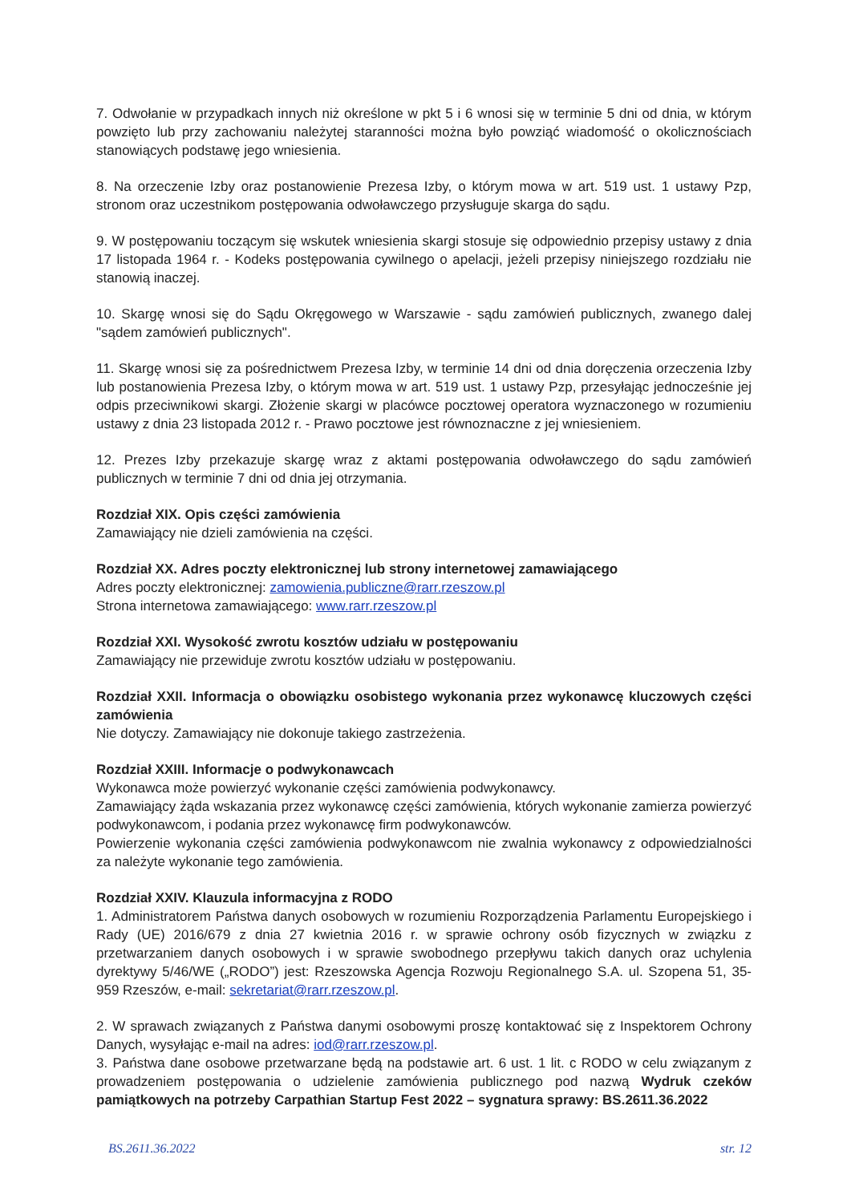7. Odwołanie w przypadkach innych niż określone w pkt 5 i 6 wnosi się w terminie 5 dni od dnia, w którym powzięto lub przy zachowaniu należytej staranności można było powziąć wiadomość o okolicznościach stanowiących podstawę jego wniesienia.
8. Na orzeczenie Izby oraz postanowienie Prezesa Izby, o którym mowa w art. 519 ust. 1 ustawy Pzp, stronom oraz uczestnikom postępowania odwoławczego przysługuje skarga do sądu.
9. W postępowaniu toczącym się wskutek wniesienia skargi stosuje się odpowiednio przepisy ustawy z dnia 17 listopada 1964 r. - Kodeks postępowania cywilnego o apelacji, jeżeli przepisy niniejszego rozdziału nie stanowią inaczej.
10. Skargę wnosi się do Sądu Okręgowego w Warszawie - sądu zamówień publicznych, zwanego dalej "sądem zamówień publicznych".
11. Skargę wnosi się za pośrednictwem Prezesa Izby, w terminie 14 dni od dnia doręczenia orzeczenia Izby lub postanowienia Prezesa Izby, o którym mowa w art. 519 ust. 1 ustawy Pzp, przesyłając jednocześnie jej odpis przeciwnikowi skargi. Złożenie skargi w placówce pocztowej operatora wyznaczonego w rozumieniu ustawy z dnia 23 listopada 2012 r. - Prawo pocztowe jest równoznaczne z jej wniesieniem.
12. Prezes Izby przekazuje skargę wraz z aktami postępowania odwoławczego do sądu zamówień publicznych w terminie 7 dni od dnia jej otrzymania.
Rozdział XIX. Opis części zamówienia
Zamawiający nie dzieli zamówienia na części.
Rozdział XX. Adres poczty elektronicznej lub strony internetowej zamawiającego
Adres poczty elektronicznej: zamowienia.publiczne@rarr.rzeszow.pl
Strona internetowa zamawiającego: www.rarr.rzeszow.pl
Rozdział XXI. Wysokość zwrotu kosztów udziału w postępowaniu
Zamawiający nie przewiduje zwrotu kosztów udziału w postępowaniu.
Rozdział XXII. Informacja o obowiązku osobistego wykonania przez wykonawcę kluczowych części zamówienia
Nie dotyczy. Zamawiający nie dokonuje takiego zastrzeżenia.
Rozdział XXIII. Informacje o podwykonawcach
Wykonawca może powierzyć wykonanie części zamówienia podwykonawcy.
Zamawiający żąda wskazania przez wykonawcę części zamówienia, których wykonanie zamierza powierzyć podwykonawcom, i podania przez wykonawcę firm podwykonawców.
Powierzenie wykonania części zamówienia podwykonawcom nie zwalnia wykonawcy z odpowiedzialności za należyte wykonanie tego zamówienia.
Rozdział XXIV. Klauzula informacyjna z RODO
1. Administratorem Państwa danych osobowych w rozumieniu Rozporządzenia Parlamentu Europejskiego i Rady (UE) 2016/679 z dnia 27 kwietnia 2016 r. w sprawie ochrony osób fizycznych w związku z przetwarzaniem danych osobowych i w sprawie swobodnego przepływu takich danych oraz uchylenia dyrektywy 5/46/WE („RODO”) jest: Rzeszowska Agencja Rozwoju Regionalnego S.A. ul. Szopena 51, 35-959 Rzeszów, e-mail: sekretariat@rarr.rzeszow.pl.
2. W sprawach związanych z Państwa danymi osobowymi proszę kontaktować się z Inspektorem Ochrony Danych, wysyłając e-mail na adres: iod@rarr.rzeszow.pl.
3. Państwa dane osobowe przetwarzane będą na podstawie art. 6 ust. 1 lit. c RODO w celu związanym z prowadzeniem postępowania o udzielenie zamówienia publicznego pod nazwą Wydruk czeków pamiątkowych na potrzeby Carpathian Startup Fest 2022 – sygnatura sprawy: BS.2611.36.2022
BS.2611.36.2022 str. 12